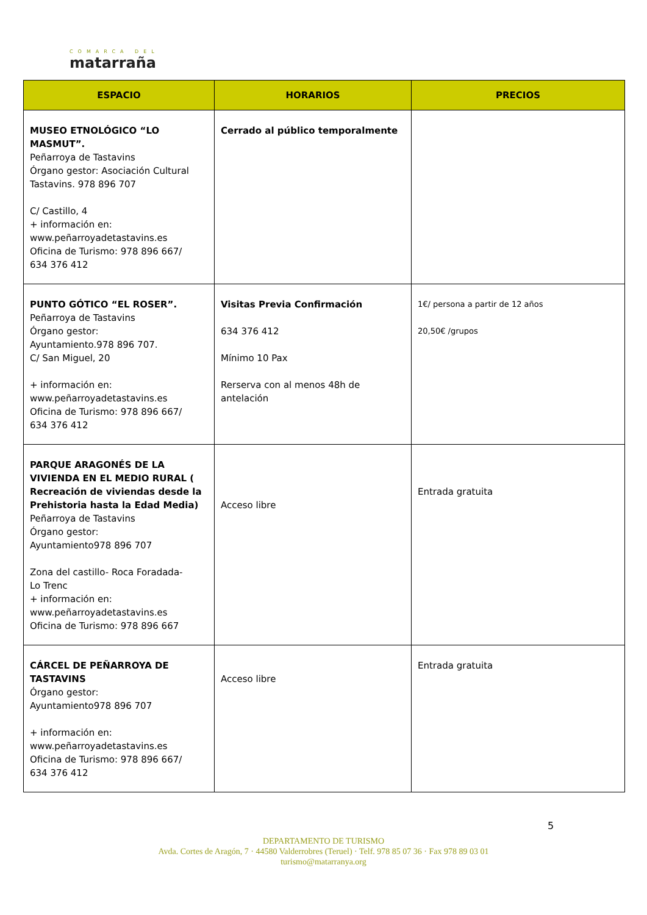COMARCA DEL
matarraña
| ESPACIO | HORARIOS | PRECIOS |
| --- | --- | --- |
| MUSEO ETNOLÓGICO “LO MASMUT”. Peñarroya de Tastavins Órgano gestor: Asociación Cultural Tastavins. 978 896 707 C/ Castillo, 4 + información en: www.peñarroyadetastavins.es Oficina de Turismo: 978 896 667/ 634 376 412 | Cerrado al público temporalmente | |
| PUNTO GÓTICO “EL ROSER”. Peñarroya de Tastavins Órgano gestor: Ayuntamiento.978 896 707. C/ San Miguel, 20 + información en: www.peñarroyadetastavins.es Oficina de Turismo: 978 896 667/ 634 376 412 | Visitas Previa Confirmación 634 376 412 Mínimo 10 Pax Rerserva con al menos 48h de antelación | 1€/ persona a partir de 12 años 20,50€ /grupos |
| PARQUE ARAGONÉS DE LA VIVIENDA EN EL MEDIO RURAL ( Recreación de viviendas desde la Prehistoria hasta la Edad Media) Peñarroya de Tastavins Órgano gestor: Ayuntamiento978 896 707 Zona del castillo- Roca Foradada- Lo Trenc + información en: www.peñarroyadetastavins.es Oficina de Turismo: 978 896 667 | Acceso libre | Entrada gratuita |
| CÁRCEL DE PEÑARROYA DE TASTAVINS Órgano gestor: Ayuntamiento978 896 707 + información en: www.peñarroyadetastavins.es Oficina de Turismo: 978 896 667/ 634 376 412 | Acceso libre | Entrada gratuita |
5
DEPARTAMENTO DE TURISMO
Avda. Cortes de Aragón, 7 · 44580 Valderrobres (Teruel) · Telf. 978 85 07 36 · Fax 978 89 03 01
turismo@matarranya.org